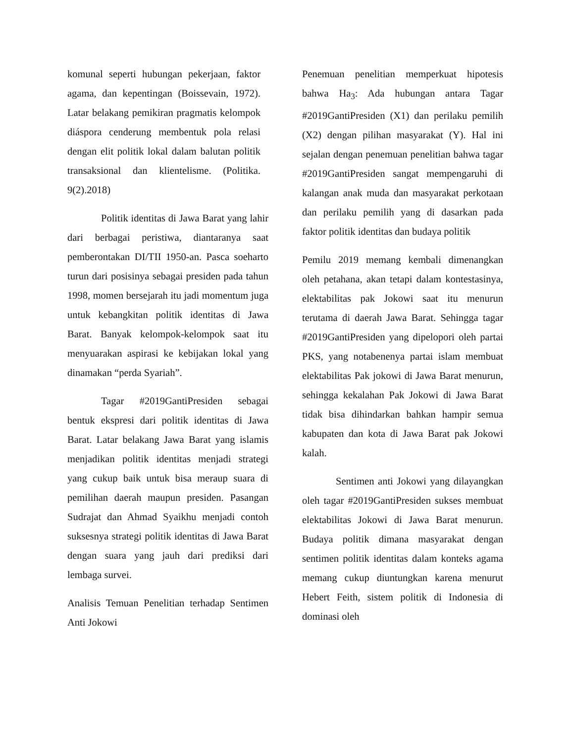komunal seperti hubungan pekerjaan, faktor agama, dan kepentingan (Boissevain, 1972). Latar belakang pemikiran pragmatis kelompok diáspora cenderung membentuk pola relasi dengan elit politik lokal dalam balutan politik transaksional dan klientelisme. (Politika. 9(2).2018)
Politik identitas di Jawa Barat yang lahir dari berbagai peristiwa, diantaranya saat pemberontakan DI/TII 1950-an. Pasca soeharto turun dari posisinya sebagai presiden pada tahun 1998, momen bersejarah itu jadi momentum juga untuk kebangkitan politik identitas di Jawa Barat. Banyak kelompok-kelompok saat itu menyuarakan aspirasi ke kebijakan lokal yang dinamakan “perda Syariah”.
Tagar #2019GantiPresiden sebagai bentuk ekspresi dari politik identitas di Jawa Barat. Latar belakang Jawa Barat yang islamis menjadikan politik identitas menjadi strategi yang cukup baik untuk bisa meraup suara di pemilihan daerah maupun presiden. Pasangan Sudrajat dan Ahmad Syaikhu menjadi contoh suksesnya strategi politik identitas di Jawa Barat dengan suara yang jauh dari prediksi dari lembaga survei.
Analisis Temuan Penelitian terhadap Sentimen Anti Jokowi
Penemuan penelitian memperkuat hipotesis bahwa Ha<sub>3</sub>: Ada hubungan antara Tagar #2019GantiPresiden (X1) dan perilaku pemilih (X2) dengan pilihan masyarakat (Y). Hal ini sejalan dengan penemuan penelitian bahwa tagar #2019GantiPresiden sangat mempengaruhi di kalangan anak muda dan masyarakat perkotaan dan perilaku pemilih yang di dasarkan pada faktor politik identitas dan budaya politik
Pemilu 2019 memang kembali dimenangkan oleh petahana, akan tetapi dalam kontestasinya, elektabilitas pak Jokowi saat itu menurun terutama di daerah Jawa Barat. Sehingga tagar #2019GantiPresiden yang dipelopori oleh partai PKS, yang notabenenya partai islam membuat elektabilitas Pak jokowi di Jawa Barat menurun, sehingga kekalahan Pak Jokowi di Jawa Barat tidak bisa dihindarkan bahkan hampir semua kabupaten dan kota di Jawa Barat pak Jokowi kalah.
Sentimen anti Jokowi yang dilayangkan oleh tagar #2019GantiPresiden sukses membuat elektabilitas Jokowi di Jawa Barat menurun. Budaya politik dimana masyarakat dengan sentimen politik identitas dalam konteks agama memang cukup diuntungkan karena menurut Hebert Feith, sistem politik di Indonesia di dominasi oleh